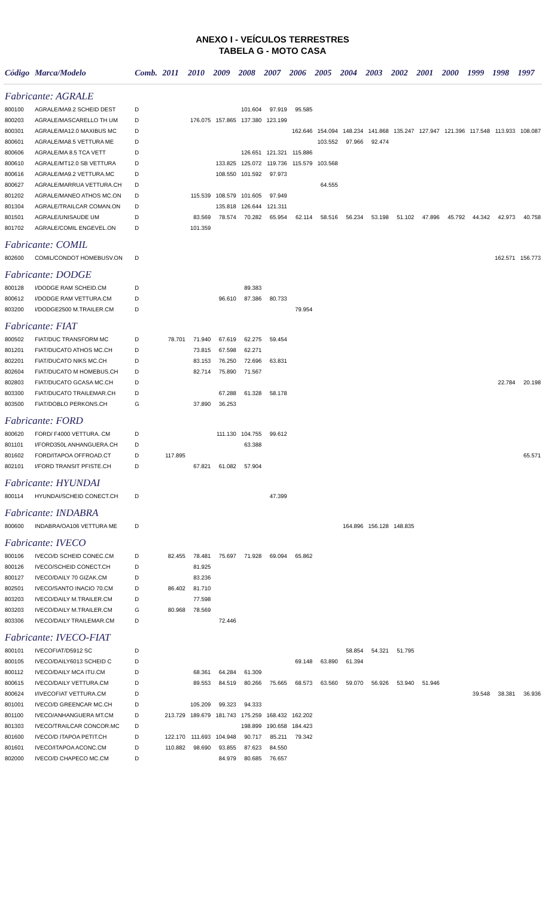ANEXO I - VEÍCULOS TERRESTRES
TABELA G - MOTO CASA
| Código | Marca/Modelo | Comb. | 2011 | 2010 | 2009 | 2008 | 2007 | 2006 | 2005 | 2004 | 2003 | 2002 | 2001 | 2000 | 1999 | 1998 | 1997 |
| --- | --- | --- | --- | --- | --- | --- | --- | --- | --- | --- | --- | --- | --- | --- | --- | --- | --- |
| Fabricante: AGRALE | | | | | | | | | | | | | | | | | |
| 800100 | AGRALE/MA9.2 SCHEID DEST | D | | | | 101.604 | 97.919 | 95.585 | | | | | | | | | |
| 800203 | AGRALE/MASCARELLO TH UM | D | | 176.075 | 157.865 | 137.380 | 123.199 | | | | | | | | | | |
| 800301 | AGRALE/MA12.0 MAXIBUS MC | D | | | | | | 162.646 | 154.094 | 148.234 | 141.868 | 135.247 | 127.947 | 121.396 | 117.548 | 113.933 | 108.087 |
| 800601 | AGRALE/MA8.5 VETTURA ME | D | | | | | | | 103.552 | 97.966 | 92.474 | | | | | | |
| 800606 | AGRALE/MA 8.5 TCA VETT | D | | | | 126.651 | 121.321 | 115.886 | | | | | | | | | |
| 800610 | AGRALE/MT12.0 SB VETTURA | D | | | 133.825 | 125.072 | 119.736 | 115.579 | 103.568 | | | | | | | | |
| 800616 | AGRALE/MA9.2 VETTURA.MC | D | | | 108.550 | 101.592 | 97.973 | | | | | | | | | | |
| 800627 | AGRALE/MARRUA VETTURA.CH | D | | | | | | | 64.555 | | | | | | | | |
| 801202 | AGRALE/MANEO ATHOS MC.ON | D | | 115.539 | 108.579 | 101.605 | 97.949 | | | | | | | | | | |
| 801304 | AGRALE/TRAILCAR COMAN.ON | D | | | 135.818 | 126.644 | 121.311 | | | | | | | | | | |
| 801501 | AGRALE/UNISAUDE UM | D | | 83.569 | 78.574 | 70.282 | 65.954 | 62.114 | 58.516 | 56.234 | 53.198 | 51.102 | 47.896 | 45.792 | 44.342 | 42.973 | 40.758 |
| 801702 | AGRALE/COMIL ENGEVEL.ON | D | | 101.359 | | | | | | | | | | | | | |
| Fabricante: COMIL | | | | | | | | | | | | | | | | | |
| 802600 | COMIL/CONDOT HOMEBUSV.ON | D | | | | | | | | | | | | | | 162.571 | 156.773 |
| Fabricante: DODGE | | | | | | | | | | | | | | | | | |
| 800128 | I/DODGE RAM SCHEID.CM | D | | | | 89.383 | | | | | | | | | | | |
| 800612 | I/DODGE RAM VETTURA.CM | D | | | 96.610 | 87.386 | 80.733 | | | | | | | | | | |
| 803200 | I/DODGE2500 M.TRAILER.CM | D | | | | | | 79.954 | | | | | | | | | |
| Fabricante: FIAT | | | | | | | | | | | | | | | | | |
| 800502 | FIAT/DUC TRANSFORM MC | D | 78.701 | 71.940 | 67.619 | 62.275 | 59.454 | | | | | | | | | | |
| 801201 | FIAT/DUCATO ATHOS MC.CH | D | | 73.815 | 67.598 | 62.271 | | | | | | | | | | | |
| 802201 | FIAT/DUCATO NIKS MC.CH | D | | 83.153 | 76.250 | 72.696 | 63.831 | | | | | | | | | | |
| 802604 | FIAT/DUCATO M HOMEBUS.CH | D | | 82.714 | 75.890 | 71.567 | | | | | | | | | | | |
| 802803 | FIAT/DUCATO GCASA MC.CH | D | | | | | | | | | | | | | | 22.784 | 20.198 |
| 803300 | FIAT/DUCATO TRAILEMAR.CH | D | | | 67.288 | 61.328 | 58.178 | | | | | | | | | | |
| 803500 | FIAT/DOBLO PERKONS.CH | G | | 37.890 | 36.253 | | | | | | | | | | | | |
| Fabricante: FORD | | | | | | | | | | | | | | | | | |
| 800620 | FORD/ F4000 VETTURA. CM | D | | | 111.130 | 104.755 | 99.612 | | | | | | | | | | |
| 801101 | I/FORD350L ANHANGUERA.CH | D | | | | 63.388 | | | | | | | | | | | |
| 801602 | FORD/ITAPOA OFFROAD.CT | D | 117.895 | | | | | | | | | | | | | | 65.571 |
| 802101 | I/FORD TRANSIT PFISTE.CH | D | | 67.821 | 61.082 | 57.904 | | | | | | | | | | | |
| Fabricante: HYUNDAI | | | | | | | | | | | | | | | | | |
| 800114 | HYUNDAI/SCHEID CONECT.CH | D | | | | | 47.399 | | | | | | | | | | |
| Fabricante: INDABRA | | | | | | | | | | | | | | | | | |
| 800600 | INDABRA/OA106 VETTURA ME | D | | | | | | | | 164.896 | 156.128 | 148.835 | | | | | |
| Fabricante: IVECO | | | | | | | | | | | | | | | | | |
| 800106 | IVECO/D SCHEID CONEC.CM | D | 82.455 | 78.481 | 75.697 | 71.928 | 69.094 | 65.862 | | | | | | | | | |
| 800126 | IVECO/SCHEID CONECT.CH | D | | 81.925 | | | | | | | | | | | | | |
| 800127 | IVECO/DAILY 70 GIZAK.CM | D | | 83.236 | | | | | | | | | | | | | |
| 802501 | IVECO/SANTO INACIO 70.CM | D | 86.402 | 81.710 | | | | | | | | | | | | | |
| 803203 | IVECO/DAILY M.TRAILER.CM | D | | 77.598 | | | | | | | | | | | | | |
| 803203 | IVECO/DAILY M.TRAILER.CM | G | 80.968 | 78.569 | | | | | | | | | | | | | |
| 803306 | IVECO/DAILY TRAILEMAR.CM | D | | | 72.446 | | | | | | | | | | | | |
| Fabricante: IVECO-FIAT | | | | | | | | | | | | | | | | | |
| 800101 | IVECOFIAT/D5912 SC | D | | | | | | | | 58.854 | 54.321 | 51.795 | | | | | |
| 800105 | IVECO/DAILY6013 SCHEID C | D | | | | | | 69.148 | 63.890 | 61.394 | | | | | | | |
| 800112 | IVECO/DAILY MCA ITU.CM | D | | 68.361 | 64.284 | 61.309 | | | | | | | | | | | |
| 800615 | IVECO/DAILY VETTURA.CM | D | | 89.553 | 84.519 | 80.266 | 75.665 | 68.573 | 63.560 | 59.070 | 56.926 | 53.940 | 51.946 | | | | |
| 800624 | I/IVECOFIAT VETTURA.CM | D | | | | | | | | | | | | | 39.548 | 38.381 | 36.936 |
| 801001 | IVECO/D GREENCAR MC.CH | D | | 105.209 | 99.323 | 94.333 | | | | | | | | | | | |
| 801100 | IVECO/ANHANGUERA MT.CM | D | 213.729 | 189.679 | 181.743 | 175.259 | 168.432 | 162.202 | | | | | | | | | |
| 801303 | IVECO/TRAILCAR CONCOR.MC | D | | | | 198.899 | 190.658 | 184.423 | | | | | | | | | |
| 801600 | IVECO/D ITAPOA PETIT.CH | D | 122.170 | 111.693 | 104.948 | 90.717 | 85.211 | 79.342 | | | | | | | | | |
| 801601 | IVECO/ITAPOA ACONC.CM | D | 110.882 | 98.690 | 93.855 | 87.623 | 84.550 | | | | | | | | | | |
| 802000 | IVECO/D CHAPECO MC.CM | D | | | 84.979 | 80.685 | 76.657 | | | | | | | | | | |